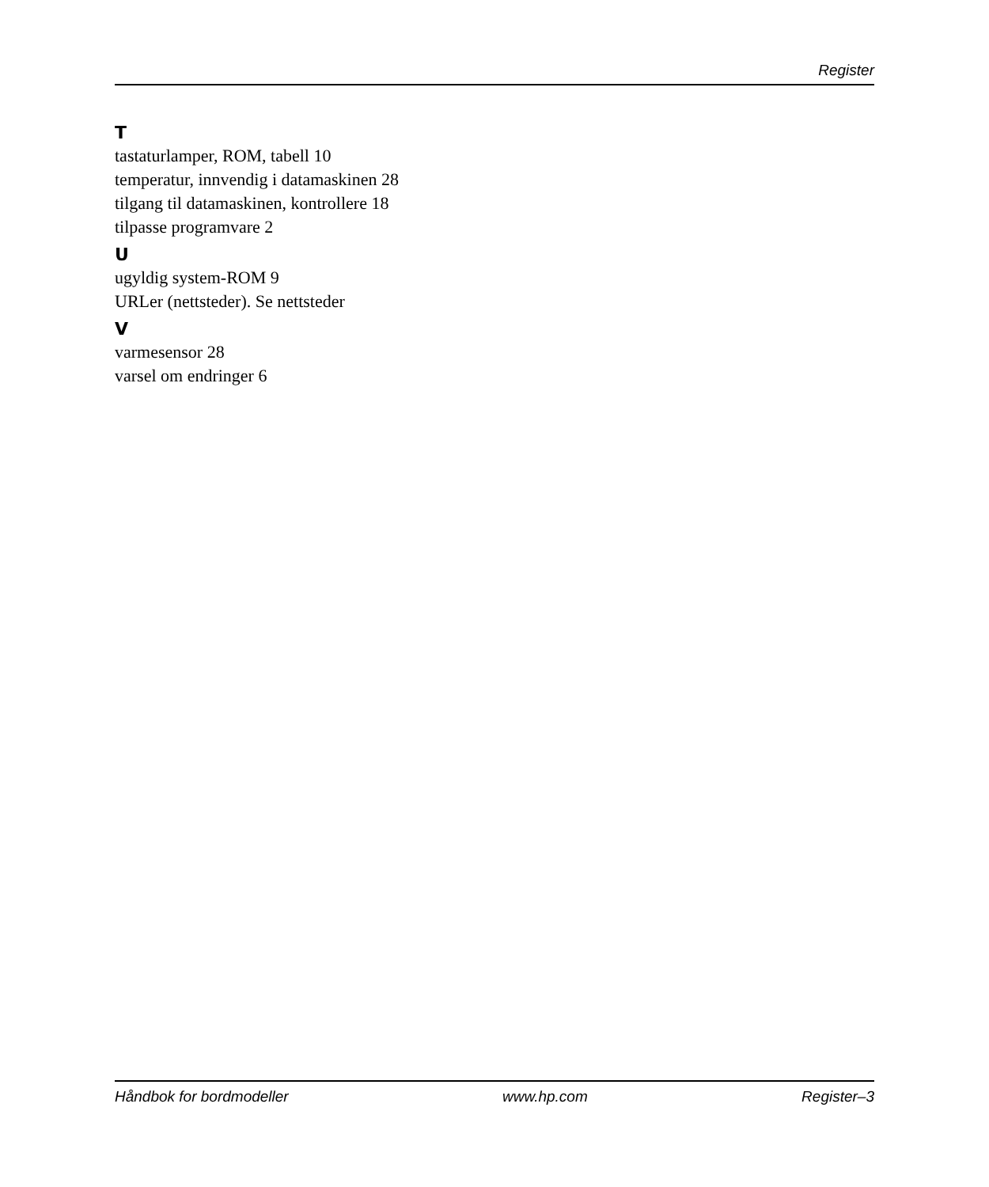Register
T
tastaturlamper, ROM, tabell 10
temperatur, innvendig i datamaskinen 28
tilgang til datamaskinen, kontrollere 18
tilpasse programvare 2
U
ugyldig system-ROM 9
URLer (nettsteder). Se nettsteder
V
varmesensor 28
varsel om endringer 6
Håndbok for bordmodeller www.hp.com Register–3